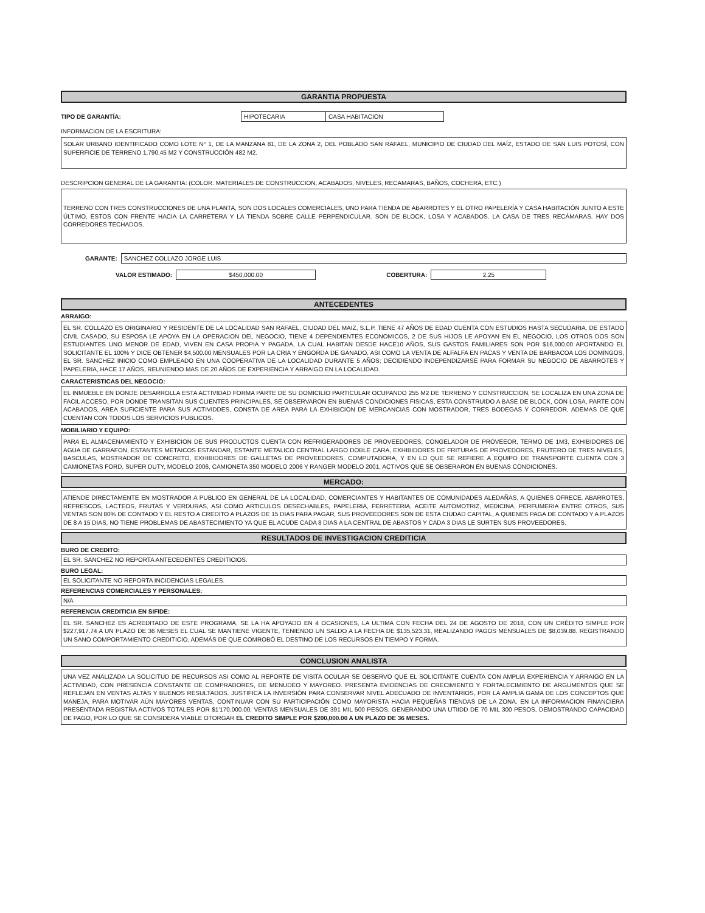GARANTIA PROPUESTA
TIPO DE GARANTÍA: HIPOTECARIA CASA HABITACION
INFORMACION DE LA ESCRITURA:
SOLAR URBANO IDENTIFICADO COMO LOTE N° 1, DE LA MANZANA 81, DE LA ZONA 2, DEL POBLADO SAN RAFAEL, MUNICIPIO DE CIUDAD DEL MAÍZ, ESTADO DE SAN LUIS POTOSÍ, CON SUPERFICIE DE TERRENO 1,790.45 M2 Y CONSTRUCCIÓN 482 M2.
DESCRIPCION GENERAL DE LA GARANTIA: (COLOR. MATERIALES DE CONSTRUCCION, ACABADOS, NIVELES, RECAMARAS, BAÑOS, COCHERA, ETC.)
TERRENO CON TRES CONSTRUCCIONES DE UNA PLANTA, SON DOS LOCALES COMERCIALES, UNO PARA TIENDA DE ABARROTES Y EL OTRO PAPELERÍA Y CASA HABITACIÓN JUNTO A ESTE ÚLTIMO, ESTOS CON FRENTE HACIA LA CARRETERA Y LA TIENDA SOBRE CALLE PERPENDICULAR. SON DE BLOCK, LOSA Y ACABADOS. LA CASA DE TRES RECÁMARAS. HAY DOS CORREDORES TECHADOS.
GARANTE: SANCHEZ COLLAZO JORGE LUIS
VALOR ESTIMADO: $450,000.00 COBERTURA: 2.25
ANTECEDENTES
ARRAIGO:
EL SR. COLLAZO ES ORIGINARIO Y RESIDENTE DE LA LOCALIDAD SAN RAFAEL, CIUDAD DEL MAIZ, S.L.P. TIENE 47 AÑOS DE EDAD CUENTA CON ESTUDIOS HASTA SECUDARIA, DE ESTADO CIVIL CASADO, SU ESPOSA LE APOYA EN LA OPERACION DEL NEGOCIO, TIENE 4 DEPENDIENTES ECONOMICOS, 2 DE SUS HIJOS LE APOYAN EN EL NEGOCIO, LOS OTROS DOS SON ESTUDIANTES UNO MENOR DE EDAD, VIVEN EN CASA PROPIA Y PAGADA, LA CUAL HABITAN DESDE HACE10 AÑOS, SUS GASTOS FAMILIARES SON POR $16,000.00 APORTANDO EL SOLICITANTE EL 100% Y DICE OBTENER $4,500.00 MENSUALES POR LA CRIA Y ENGORDA DE GANADO, ASI COMO LA VENTA DE ALFALFA EN PACAS Y VENTA DE BARBACOA LOS DOMINGOS, EL SR. SANCHEZ INICIO COMO EMPLEADO EN UNA COOPERATIVA DE LA LOCALIDAD DURANTE 5 AÑOS; DECIDIENDO INDEPENDIZARSE PARA FORMAR SU NEGOCIO DE ABARROTES Y PAPELERIA, HACE 17 AÑOS, REUNIENDO MAS DE 20 AÑOS DE EXPERIENCIA Y ARRAIGO EN LA LOCALIDAD.
CARACTERISTICAS DEL NEGOCIO:
EL INMUEBLE EN DONDE DESARROLLA ESTA ACTIVIDAD FORMA PARTE DE SU DOMICILIO PARTICULAR OCUPANDO 255 M2 DE TERRENO Y CONSTRUCCION, SE LOCALIZA EN UNA ZONA DE FACIL ACCESO, POR DONDE TRANSITAN SUS CLIENTES PRINCIPALES, SE OBSERVARON EN BUENAS CONDICIONES FISICAS, ESTA CONSTRUIDO A BASE DE BLOCK, CON LOSA, PARTE CON ACABADOS, AREA SUFICIENTE PARA SUS ACTIVIDDES, CONSTA DE AREA PARA LA EXHIBICION DE MERCANCIAS CON MOSTRADOR, TRES BODEGAS Y CORREDOR, ADEMAS DE QUE CUENTAN CON TODOS LOS SERVICIOS PUBLICOS.
MOBILIARIO Y EQUIPO:
PARA EL ALMACENAMIENTO Y EXHIBICION DE SUS PRODUCTOS CUENTA CON REFRIGERADORES DE PROVEEDORES, CONGELADOR DE PROVEEOR, TERMO DE 1M3, EXHIBIDORES DE AGUA DE GARRAFON, ESTANTES METAICOS ESTANDAR, ESTANTE METALICO CENTRAL LARGO DOBLE CARA, EXHIBIDORES DE FRITURAS DE PROVEDORES, FRUTERO DE TRES NIVELES, BASCULAS, MOSTRADOR DE CONCRETO, EXHIBIDORES DE GALLETAS DE PROVEEDORES, COMPUTADORA, Y EN LO QUE SE REFIERE A EQUIPO DE TRANSPORTE CUENTA CON 3 CAMIONETAS FORD, SUPER DUTY, MODELO 2006, CAMIONETA 350 MODELO 2006 Y RANGER MODELO 2001, ACTIVOS QUE SE OBSERARON EN BUENAS CONDICIONES.
MERCADO:
ATIENDE DIRECTAMENTE EN MOSTRADOR A PUBLICO EN GENERAL DE LA LOCALIDAD, COMERCIANTES Y HABITANTES DE COMUNIDADES ALEDAÑAS, A QUIENES OFRECE, ABARROTES, REFRESCOS, LACTEOS, FRUTAS Y VERDURAS, ASI COMO ARTICULOS DESECHABLES, PAPELERIA, FERRETERIA, ACEITE AUTOMOTRIZ, MEDICINA, PERFUMERIA ENTRE OTROS, SUS VENTAS SON 80% DE CONTADO Y EL RESTO A CREDITO A PLAZOS DE 15 DIAS PARA PAGAR, SUS PROVEEDORES SON DE ESTA CIUDAD CAPITAL, A QUIENES PAGA DE CONTADO Y A PLAZOS DE 8 A 15 DIAS, NO TIENE PROBLEMAS DE ABASTECIMIENTO YA QUE EL ACUDE CADA 8 DIAS A LA CENTRAL DE ABASTOS Y CADA 3 DIAS LE SURTEN SUS PROVEEDORES.
RESULTADOS DE INVESTIGACION CREDITICIA
BURO DE CREDITO:
EL SR. SANCHEZ NO REPORTA ANTECEDENTES CREDITICIOS.
BURO LEGAL:
EL SOLICITANTE NO REPORTA INCIDENCIAS LEGALES.
REFERENCIAS COMERCIALES Y PERSONALES:
N/A
REFERENCIA CREDITICIA EN SIFIDE:
EL SR. SANCHEZ ES ACREDITADO DE ESTE PROGRAMA, SE LA HA APOYADO EN 4 OCASIONES, LA ULTIMA CON FECHA DEL 24 DE AGOSTO DE 2018, CON UN CRÉDITO SIMPLE POR $227,917.74 A UN PLAZO DE 36 MESES EL CUAL SE MANTIENE VIGENTE, TENIENDO UN SALDO A LA FECHA DE $135,523.31, REALIZANDO PAGOS MENSUALES DE $8,039.88. REGISTRANDO UN SANO COMPORTAMIENTO CREDITICIO, ADEMÁS DE QUE COMROBÓ EL DESTINO DE LOS RECURSOS EN TIEMPO Y FORMA.
CONCLUSION ANALISTA
UNA VEZ ANALIZADA LA SOLICITUD DE RECURSOS ASI COMO AL REPORTE DE VISITA OCULAR SE OBSERVO QUE EL SOLICITANTE CUENTA CON AMPLIA EXPERIENCIA Y ARRAIGO EN LA ACTIVIDAD, CON PRESENCIA CONSTANTE DE COMPRADORES, DE MENUDEO Y MAYOREO. PRESENTA EVIDENCIAS DE CRECIMIENTO Y FORTALECIMIENTO DE ARGUMENTOS QUE SE REFLEJAN EN VENTAS ALTAS Y BUENOS RESULTADOS. JUSTIFICA LA INVERSIÓN PARA CONSERVAR NIVEL ADECUADO DE INVENTARIOS, POR LA AMPLIA GAMA DE LOS CONCEPTOS QUE MANEJA, PARA MOTIVAR AÚN MAYORES VENTAS, CONTINUAR CON SU PARTICIPACIÓN COMO MAYORISTA HACIA PEQUEÑAS TIENDAS DE LA ZONA. EN LA INFORMACION FINANCIERA PRESENTADA REGISTRA ACTIVOS TOTALES POR $1'170,000.00, VENTAS MENSUALES DE 391 MIL 500 PESOS, GENERANDO UNA UTIIDD DE 70 MIL 300 PESOS, DEMOSTRANDO CAPACIDAD DE PAGO, POR LO QUE SE CONSIDERA VIABLE OTORGAR EL CREDITO SIMPLE POR $200,000.00 A UN PLAZO DE 36 MESES.